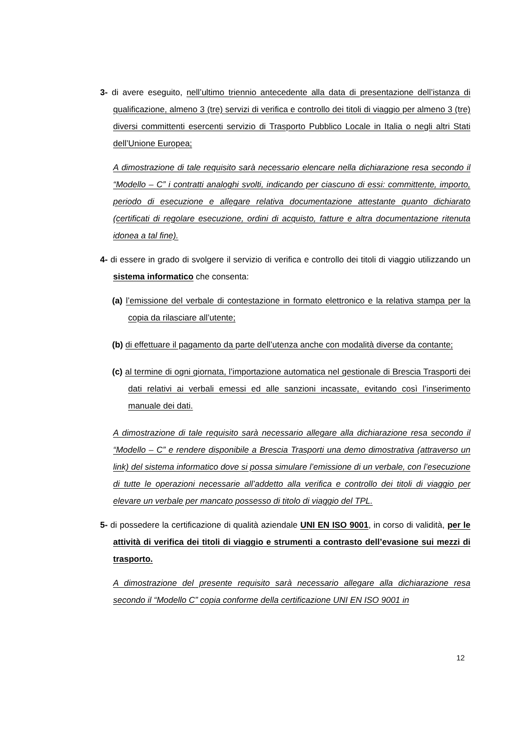3- di avere eseguito, nell’ultimo triennio antecedente alla data di presentazione dell’istanza di qualificazione, almeno 3 (tre) servizi di verifica e controllo dei titoli di viaggio per almeno 3 (tre) diversi committenti esercenti servizio di Trasporto Pubblico Locale in Italia o negli altri Stati dell’Unione Europea;
A dimostrazione di tale requisito sarà necessario elencare nella dichiarazione resa secondo il “Modello – C” i contratti analoghi svolti, indicando per ciascuno di essi: committente, importo, periodo di esecuzione e allegare relativa documentazione attestante quanto dichiarato (certificati di regolare esecuzione, ordini di acquisto, fatture e altra documentazione ritenuta idonea a tal fine).
4- di essere in grado di svolgere il servizio di verifica e controllo dei titoli di viaggio utilizzando un sistema informatico che consenta:
(a) l’emissione del verbale di contestazione in formato elettronico e la relativa stampa per la copia da rilasciare all’utente;
(b) di effettuare il pagamento da parte dell’utenza anche con modalità diverse da contante;
(c) al termine di ogni giornata, l’importazione automatica nel gestionale di Brescia Trasporti dei dati relativi ai verbali emessi ed alle sanzioni incassate, evitando così l’inserimento manuale dei dati.
A dimostrazione di tale requisito sarà necessario allegare alla dichiarazione resa secondo il “Modello – C” e rendere disponibile a Brescia Trasporti una demo dimostrativa (attraverso un link) del sistema informatico dove si possa simulare l’emissione di un verbale, con l’esecuzione di tutte le operazioni necessarie all’addetto alla verifica e controllo dei titoli di viaggio per elevare un verbale per mancato possesso di titolo di viaggio del TPL.
5- di possedere la certificazione di qualità aziendale UNI EN ISO 9001, in corso di validità, per le attività di verifica dei titoli di viaggio e strumenti a contrasto dell’evasione sui mezzi di trasporto.
A dimostrazione del presente requisito sarà necessario allegare alla dichiarazione resa secondo il “Modello C” copia conforme della certificazione UNI EN ISO 9001 in
12